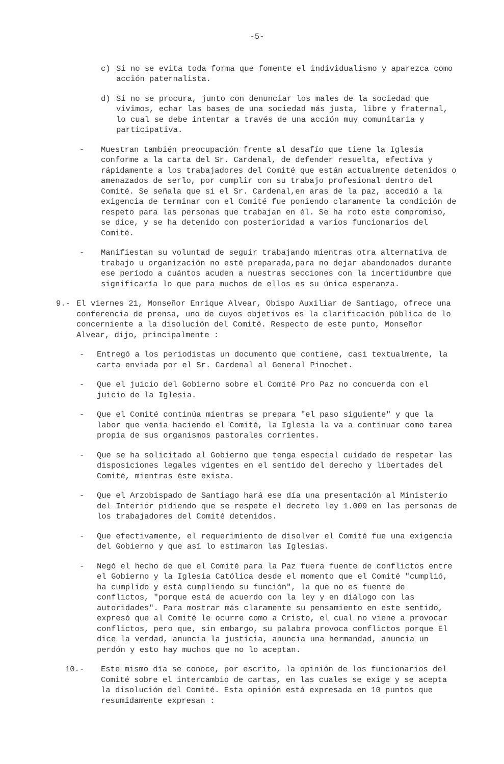-5-
c) Si no se evita toda forma que fomente el individualismo y aparezca como acción paternalista.
d) Si no se procura, junto con denunciar los males de la sociedad que vivimos, echar las bases de una sociedad más justa, libre y fraternal, lo cual se debe intentar a través de una acción muy comunitaria y participativa.
- Muestran también preocupación frente al desafío que tiene la Iglesia conforme a la carta del Sr. Cardenal, de defender resuelta, efectiva y rápidamente a los trabajadores del Comité que están actualmente detenidos o amenazados de serlo, por cumplir con su trabajo profesional dentro del Comité. Se señala que si el Sr. Cardenal,en aras de la paz, accedió a la exigencia de terminar con el Comité fue poniendo claramente la condición de respeto para las personas que trabajan en él. Se ha roto este compromiso, se dice, y se ha detenido con posterioridad a varios funcionarios del Comité.
- Manifiestan su voluntad de seguir trabajando mientras otra alternativa de trabajo u organización no esté preparada,para no dejar abandonados durante ese período a cuántos acuden a nuestras secciones con la incertidumbre que significaría lo que para muchos de ellos es su única esperanza.
9.- El viernes 21, Monseñor Enrique Alvear, Obispo Auxiliar de Santiago, ofrece una conferencia de prensa, uno de cuyos objetivos es la clarificación pública de lo concerniente a la disolución del Comité. Respecto de este punto, Monseñor Alvear, dijo, principalmente :
- Entregó a los periodistas un documento que contiene, casi textualmente, la carta enviada por el Sr. Cardenal al General Pinochet.
- Que el juicio del Gobierno sobre el Comité Pro Paz no concuerda con el juicio de la Iglesia.
- Que el Comité continúa mientras se prepara "el paso siguiente" y que la labor que venía haciendo el Comité, la Iglesia la va a continuar como tarea propia de sus organismos pastorales corrientes.
- Que se ha solicitado al Gobierno que tenga especial cuidado de respetar las disposiciones legales vigentes en el sentido del derecho y libertades del Comité, mientras éste exista.
- Que el Arzobispado de Santiago hará ese día una presentación al Ministerio del Interior pidiendo que se respete el decreto ley 1.009 en las personas de los trabajadores del Comité detenidos.
- Que efectivamente, el requerimiento de disolver el Comité fue una exigencia del Gobierno y que así lo estimaron las Iglesias.
- Negó el hecho de que el Comité para la Paz fuera fuente de conflictos entre el Gobierno y la Iglesia Católica desde el momento que el Comité "cumplió, ha cumplido y está cumpliendo su función", la que no es fuente de conflictos, "porque está de acuerdo con la ley y en diálogo con las autoridades". Para mostrar más claramente su pensamiento en este sentido, expresó que al Comité le ocurre como a Cristo, el cual no viene a provocar conflictos, pero que, sin embargo, su palabra provoca conflictos porque El dice la verdad, anuncia la justicia, anuncia una hermandad, anuncia un perdón y esto hay muchos que no lo aceptan.
10.- Este mismo día se conoce, por escrito, la opinión de los funcionarios del Comité sobre el intercambio de cartas, en las cuales se exige y se acepta la disolución del Comité. Esta opinión está expresada en 10 puntos que resumidamente expresan :